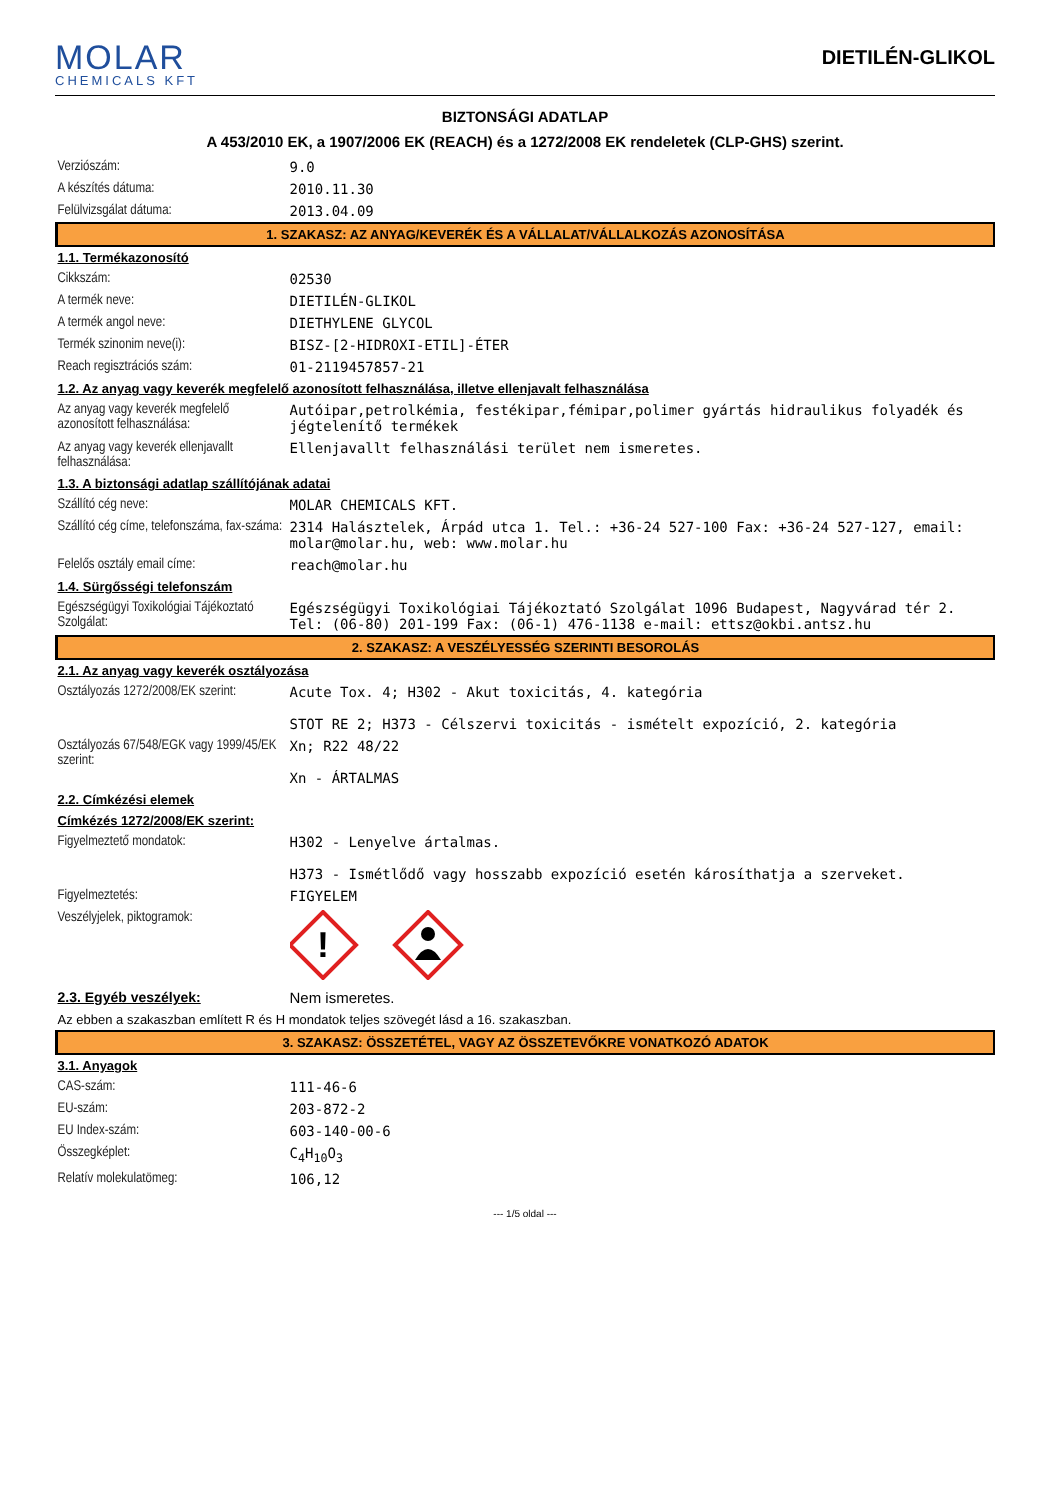MOLAR
CHEMICALS KFT
DIETILÉN-GLIKOL
BIZTONSÁGI ADATLAP
A 453/2010 EK, a 1907/2006 EK (REACH) és a 1272/2008 EK rendeletek (CLP-GHS) szerint.
| Verziószám: | 9.0 |
| A készítés dátuma: | 2010.11.30 |
| Felülvizsgálat dátuma: | 2013.04.09 |
| 1. SZAKASZ: AZ ANYAG/KEVERÉK ÉS A VÁLLALAT/VÁLLALKOZÁS AZONOSÍTÁSA | |
| 1.1. Termékazonosító | |
| Cikkszám: | 02530 |
| A termék neve: | DIETILÉN-GLIKOL |
| A termék angol neve: | DIETHYLENE GLYCOL |
| Termék szinonim neve(i): | BISZ-[2-HIDROXI-ETIL]-ÉTER |
| Reach regisztrációs szám: | 01-2119457857-21 |
| 1.2. Az anyag vagy keverék megfelelő azonosított felhasználása, illetve ellenjavalt felhasználása | |
| Az anyag vagy keverék megfelelő azonosított felhasználása: | Autóipar,petrolkémia, festékipar,fémipar,polimer gyártás hidraulikus folyadék és jégtelenítő termékek |
| Az anyag vagy keverék ellenjavallt felhasználása: | Ellenjavallt felhasználási terület nem ismeretes. |
| 1.3. A biztonsági adatlap szállítójának adatai | |
| Szállító cég neve: | MOLAR CHEMICALS KFT. |
| Szállító cég címe, telefonszáma, fax-száma: | 2314 Halásztelek, Árpád utca 1. Tel.: +36-24 527-100 Fax: +36-24 527-127, email: molar@molar.hu, web: www.molar.hu |
| Felelős osztály email címe: | reach@molar.hu |
| 1.4. Sürgősségi telefonszám | |
| Egészségügyi Toxikológiai Tájékoztató Szolgálat: | Egészségügyi Toxikológiai Tájékoztató Szolgálat 1096 Budapest, Nagyvárad tér 2. Tel: (06-80) 201-199 Fax: (06-1) 476-1138 e-mail: ettsz@okbi.antsz.hu |
| 2. SZAKASZ: A VESZÉLYESSÉG SZERINTI BESOROLÁS | |
| 2.1. Az anyag vagy keverék osztályozása | |
| Osztályozás 1272/2008/EK szerint: | Acute Tox. 4; H302 - Akut toxicitás, 4. kategória STOT RE 2; H373 - Célszervi toxicitás - ismételt expozíció, 2. kategória |
| Osztályozás 67/548/EGK vagy 1999/45/EK szerint: | Xn; R22 48/22 Xn - ÁRTALMAS |
| 2.2. Címkézési elemek | |
| Címkézés 1272/2008/EK szerint: | |
| Figyelmeztető mondatok: | H302 - Lenyelve ártalmas. H373 - Ismétlődő vagy hosszabb expozíció esetén károsíthatja a szerveket. |
| Figyelmeztetés: | FIGYELEM |
| Veszélyjelek, piktogramok: | ! |
| 2.3. Egyéb veszélyek: | Nem ismeretes. |
| Az ebben a szakaszban említett R és H mondatok teljes szövegét lásd a 16. szakaszban. | |
| 3. SZAKASZ: ÖSSZETÉTEL, VAGY AZ ÖSSZETEVŐKRE VONATKOZÓ ADATOK | |
| 3.1. Anyagok | |
| CAS-szám: | 111-46-6 |
| EU-szám: | 203-872-2 |
| EU Index-szám: | 603-140-00-6 |
| Összegképlet: | C<sub>4</sub>H<sub>10</sub>O<sub>3</sub> |
| Relatív molekulatömeg: | 106,12 |
--- 1/5 oldal ---